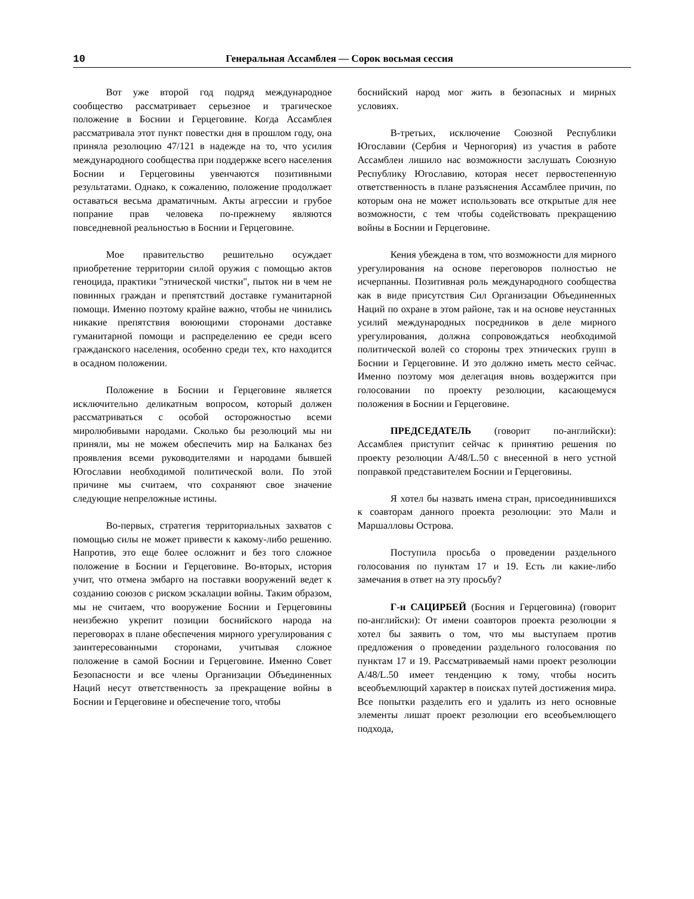10 Генеральная Ассамблея — Сорок восьмая сессия
Вот уже второй год подряд международное сообщество рассматривает серьезное и трагическое положение в Боснии и Герцеговине. Когда Ассамблея рассматривала этот пункт повестки дня в прошлом году, она приняла резолюцию 47/121 в надежде на то, что усилия международного сообщества при поддержке всего населения Боснии и Герцеговины увенчаются позитивными результатами. Однако, к сожалению, положение продолжает оставаться весьма драматичным. Акты агрессии и грубое попрание прав человека по-прежнему являются повседневной реальностью в Боснии и Герцеговине.
Мое правительство решительно осуждает приобретение территории силой оружия с помощью актов геноцида, практики "этнической чистки", пыток ни в чем не повинных граждан и препятствий доставке гуманитарной помощи. Именно поэтому крайне важно, чтобы не чинились никакие препятствия воюющими сторонами доставке гуманитарной помощи и распределению ее среди всего гражданского населения, особенно среди тех, кто находится в осадном положении.
Положение в Боснии и Герцеговине является исключительно деликатным вопросом, который должен рассматриваться с особой осторожностью всеми миролюбивыми народами. Сколько бы резолюций мы ни приняли, мы не можем обеспечить мир на Балканах без проявления всеми руководителями и народами бывшей Югославии необходимой политической воли. По этой причине мы считаем, что сохраняют свое значение следующие непреложные истины.
Во-первых, стратегия территориальных захватов с помощью силы не может привести к какому-либо решению. Напротив, это еще более осложнит и без того сложное положение в Боснии и Герцеговине. Во-вторых, история учит, что отмена эмбарго на поставки вооружений ведет к созданию союзов с риском эскалации войны. Таким образом, мы не считаем, что вооружение Боснии и Герцеговины неизбежно укрепит позиции боснийского народа на переговорах в плане обеспечения мирного урегулирования с заинтересованными сторонами, учитывая сложное положение в самой Боснии и Герцеговине. Именно Совет Безопасности и все члены Организации Объединенных Наций несут ответственность за прекращение войны в Боснии и Герцеговине и обеспечение того, чтобы
боснийский народ мог жить в безопасных и мирных условиях.
В-третьих, исключение Союзной Республики Югославии (Сербия и Черногория) из участия в работе Ассамблеи лишило нас возможности заслушать Союзную Республику Югославию, которая несет первостепенную ответственность в плане разъяснения Ассамблее причин, по которым она не может использовать все открытые для нее возможности, с тем чтобы содействовать прекращению войны в Боснии и Герцеговине.
Кения убеждена в том, что возможности для мирного урегулирования на основе переговоров полностью не исчерпанны. Позитивная роль международного сообщества как в виде присутствия Сил Организации Объединенных Наций по охране в этом районе, так и на основе неустанных усилий международных посредников в деле мирного урегулирования, должна сопровождаться необходимой политической волей со стороны трех этнических групп в Боснии и Герцеговине. И это должно иметь место сейчас. Именно поэтому моя делегация вновь воздержится при голосовании по проекту резолюции, касающемуся положения в Боснии и Герцеговине.
ПРЕДСЕДАТЕЛЬ (говорит по-английски): Ассамблея приступит сейчас к принятию решения по проекту резолюции A/48/L.50 с внесенной в него устной поправкой представителем Боснии и Герцеговины.
Я хотел бы назвать имена стран, присоединившихся к соавторам данного проекта резолюции: это Мали и Маршалловы Острова.
Поступила просьба о проведении раздельного голосования по пунктам 17 и 19. Есть ли какие-либо замечания в ответ на эту просьбу?
Г-н САЦИРБЕЙ (Босния и Герцеговина) (говорит по-английски): От имени соавторов проекта резолюции я хотел бы заявить о том, что мы выступаем против предложения о проведении раздельного голосования по пунктам 17 и 19. Рассматриваемый нами проект резолюции A/48/L.50 имеет тенденцию к тому, чтобы носить всеобъемлющий характер в поисках путей достижения мира. Все попытки разделить его и удалить из него основные элементы лишат проект резолюции его всеобъемлющего подхода,